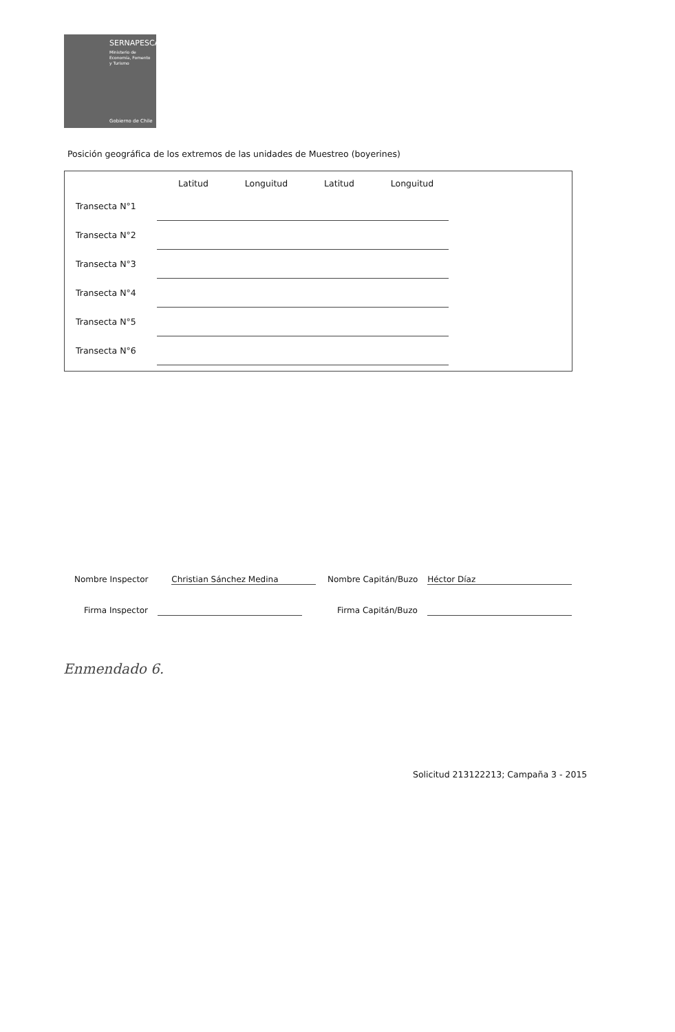SERNAPESCA
Ministerio de
Economía, Fomento
y Turismo
Gobierno de Chile
Posición geográfica de los extremos de las unidades de Muestreo (boyerines)
| | Latitud | Longuitud | Latitud | Longuitud |
| --- | --- | --- | --- | --- |
| Transecta N°1 | | | | |
| Transecta N°2 | | | | |
| Transecta N°3 | | | | |
| Transecta N°4 | | | | |
| Transecta N°5 | | | | |
| Transecta N°6 | | | | |
Nombre Inspector Christian Sánchez Medina
Firma Inspector
Nombre Capitán/Buzo Héctor Díaz
Firma Capitán/Buzo
Enmendado 6.
Solicitud 213122213; Campaña 3 - 2015